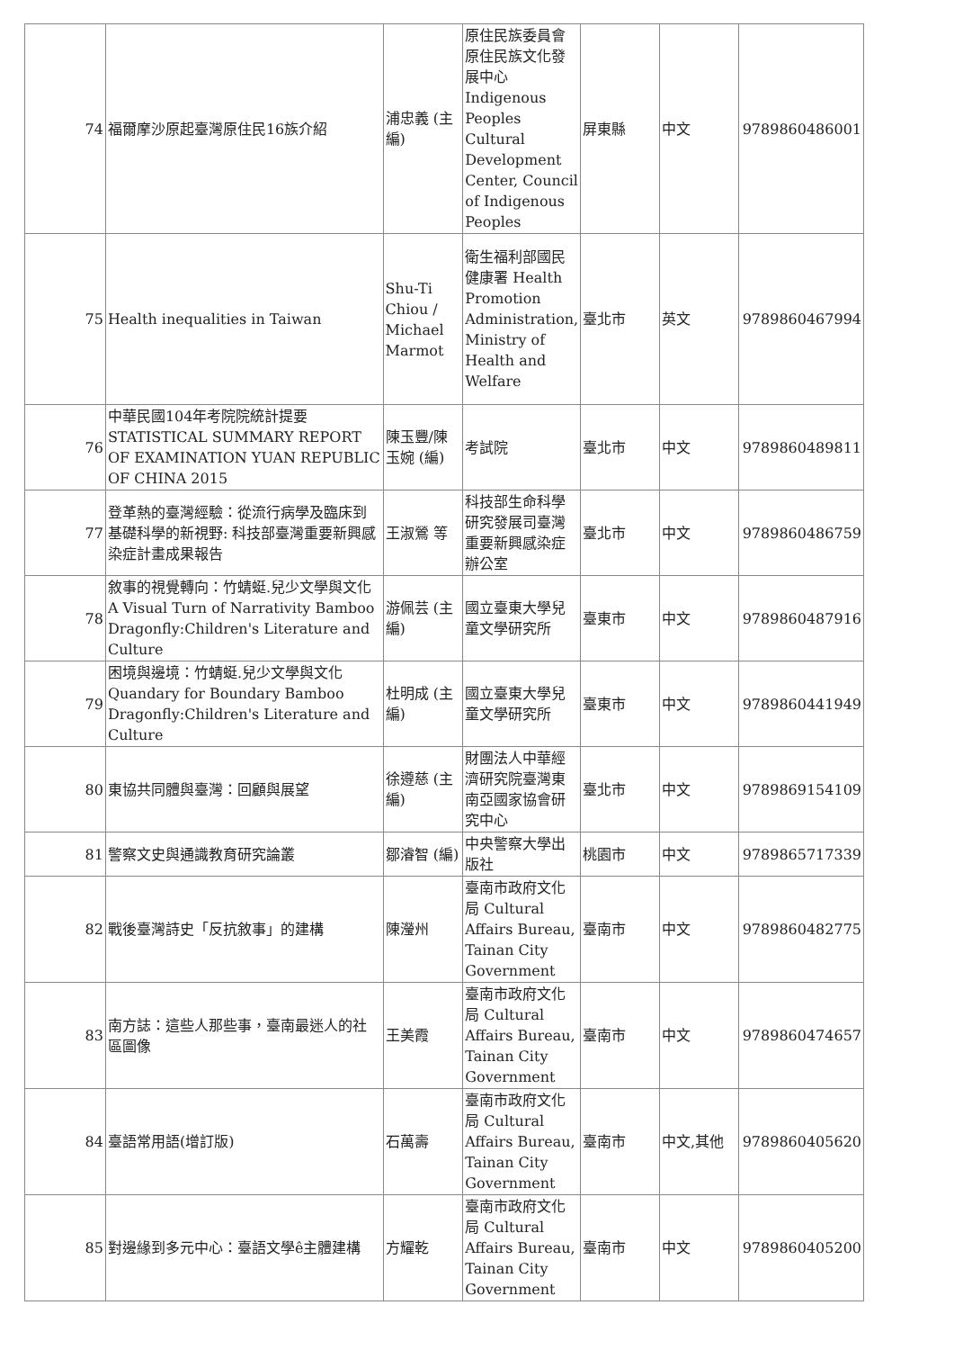| 74 | 福爾摩沙原起臺灣原住民16族介紹 | 浦忠義 (主編) | 原住民族委員會原住民族文化發展中心 Indigenous Peoples Cultural Development Center, Council of Indigenous Peoples | 屏東縣 | 中文 | 9789860486001 |
| 75 | Health inequalities in Taiwan | Shu-Ti Chiou / Michael Marmot | 衛生福利部國民健康署 Health Promotion Administration, Ministry of Health and Welfare | 臺北市 | 英文 | 9789860467994 |
| 76 | 中華民國104年考院院統計提要 STATISTICAL SUMMARY REPORT OF EXAMINATION YUAN REPUBLIC OF CHINA 2015 | 陳玉豐/陳玉婉 (編) | 考試院 | 臺北市 | 中文 | 9789860489811 |
| 77 | 登革熱的臺灣經驗：從流行病學及臨床到基礎科學的新視野: 科技部臺灣重要新興感染症計畫成果報告 | 王淑鶯 等 | 科技部生命科學研究發展司臺灣重要新興感染症辦公室 | 臺北市 | 中文 | 9789860486759 |
| 78 | 敘事的視覺轉向：竹蜻蜓.兒少文學與文化 A Visual Turn of Narrativity Bamboo Dragonfly:Children's Literature and Culture | 游佩芸 (主編) | 國立臺東大學兒童文學研究所 | 臺東市 | 中文 | 9789860487916 |
| 79 | 困境與邊境：竹蜻蜓.兒少文學與文化 Quandary for Boundary Bamboo Dragonfly:Children's Literature and Culture | 杜明成 (主編) | 國立臺東大學兒童文學研究所 | 臺東市 | 中文 | 9789860441949 |
| 80 | 東協共同體與臺灣：回顧與展望 | 徐遵慈 (主編) | 財團法人中華經濟研究院臺灣東南亞國家協會研究中心 | 臺北市 | 中文 | 9789869154109 |
| 81 | 警察文史與通識教育研究論叢 | 鄒濬智 (編) | 中央警察大學出版社 | 桃園市 | 中文 | 9789865717339 |
| 82 | 戰後臺灣詩史「反抗敘事」的建構 | 陳瀅州 | 臺南市政府文化局 Cultural Affairs Bureau, Tainan City Government | 臺南市 | 中文 | 9789860482775 |
| 83 | 南方誌：這些人那些事，臺南最迷人的社區圖像 | 王美霞 | 臺南市政府文化局 Cultural Affairs Bureau, Tainan City Government | 臺南市 | 中文 | 9789860474657 |
| 84 | 臺語常用語(增訂版) | 石萬壽 | 臺南市政府文化局 Cultural Affairs Bureau, Tainan City Government | 臺南市 | 中文,其他 | 9789860405620 |
| 85 | 對邊緣到多元中心：臺語文學ê主體建構 | 方耀乾 | 臺南市政府文化局 Cultural Affairs Bureau, Tainan City Government | 臺南市 | 中文 | 9789860405200 |